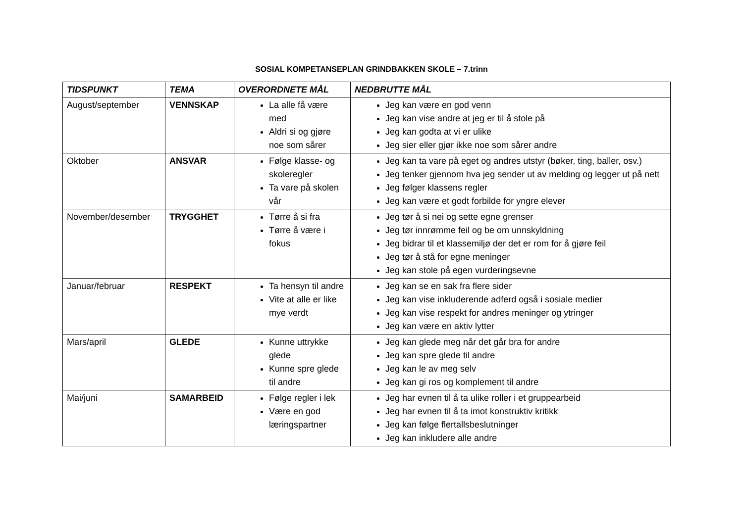SOSIAL KOMPETANSEPLAN GRINDBAKKEN SKOLE – 7.trinn
| TIDSPUNKT | TEMA | OVERORDNETE MÅL | NEDBRUTTE MÅL |
| --- | --- | --- | --- |
| August/september | VENNSKAP | La alle få være med Aldri si og gjøre noe som sårer | Jeg kan være en god venn Jeg kan vise andre at jeg er til å stole på Jeg kan godta at vi er ulike Jeg sier eller gjør ikke noe som sårer andre |
| Oktober | ANSVAR | Følge klasse- og skoleregler Ta vare på skolen vår | Jeg kan ta vare på eget og andres utstyr (bøker, ting, baller, osv.) Jeg tenker gjennom hva jeg sender ut av melding og legger ut på nett Jeg følger klassens regler Jeg kan være et godt forbilde for yngre elever |
| November/desember | TRYGGHET | Tørre å si fra Tørre å være i fokus | Jeg tør å si nei og sette egne grenser Jeg tør innrømme feil og be om unnskyldning Jeg bidrar til et klassemiljø der det er rom for å gjøre feil Jeg tør å stå for egne meninger Jeg kan stole på egen vurderingsevne |
| Januar/februar | RESPEKT | Ta hensyn til andre Vite at alle er like mye verdt | Jeg kan se en sak fra flere sider Jeg kan vise inkluderende adferd også i sosiale medier Jeg kan vise respekt for andres meninger og ytringer Jeg kan være en aktiv lytter |
| Mars/april | GLEDE | Kunne uttrykke glede Kunne spre glede til andre | Jeg kan glede meg når det går bra for andre Jeg kan spre glede til andre Jeg kan le av meg selv Jeg kan gi ros og komplement til andre |
| Mai/juni | SAMARBEID | Følge regler i lek Være en god læringspartner | Jeg har evnen til å ta ulike roller i et gruppearbeid Jeg har evnen til å ta imot konstruktiv kritikk Jeg kan følge flertallsbeslutninger Jeg kan inkludere alle andre |